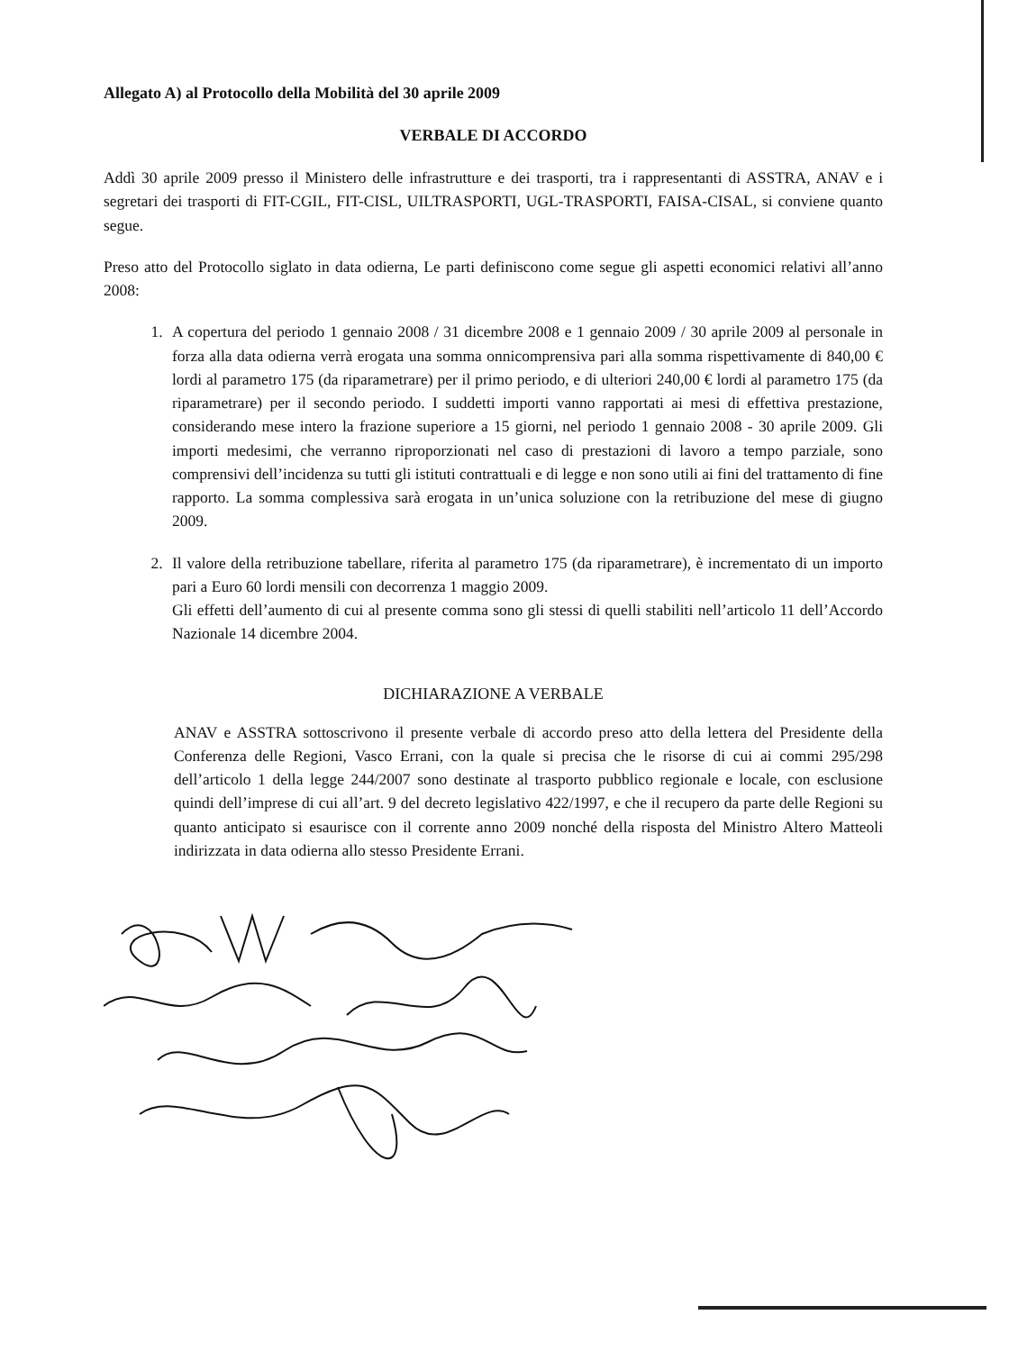Allegato A) al Protocollo della Mobilità del 30 aprile 2009
VERBALE DI ACCORDO
Addì 30 aprile 2009 presso il Ministero delle infrastrutture e dei trasporti, tra i rappresentanti di ASSTRA, ANAV e i segretari dei trasporti di FIT-CGIL, FIT-CISL, UILTRASPORTI, UGL-TRASPORTI, FAISA-CISAL, si conviene quanto segue.
Preso atto del Protocollo siglato in data odierna, Le parti definiscono come segue gli aspetti economici relativi all’anno 2008:
1. A copertura del periodo 1 gennaio 2008 / 31 dicembre 2008 e 1 gennaio 2009 / 30 aprile 2009 al personale in forza alla data odierna verrà erogata una somma onnicomprensiva pari alla somma rispettivamente di 840,00 € lordi al parametro 175 (da riparametrare) per il primo periodo, e di ulteriori 240,00 € lordi al parametro 175 (da riparametrare) per il secondo periodo. I suddetti importi vanno rapportati ai mesi di effettiva prestazione, considerando mese intero la frazione superiore a 15 giorni, nel periodo 1 gennaio 2008 - 30 aprile 2009. Gli importi medesimi, che verranno riproporzionati nel caso di prestazioni di lavoro a tempo parziale, sono comprensivi dell’incidenza su tutti gli istituti contrattuali e di legge e non sono utili ai fini del trattamento di fine rapporto. La somma complessiva sarà erogata in un’unica soluzione con la retribuzione del mese di giugno 2009.
2. Il valore della retribuzione tabellare, riferita al parametro 175 (da riparametrare), è incrementato di un importo pari a Euro 60 lordi mensili con decorrenza 1 maggio 2009.
Gli effetti dell’aumento di cui al presente comma sono gli stessi di quelli stabiliti nell’articolo 11 dell’Accordo Nazionale 14 dicembre 2004.
DICHIARAZIONE A VERBALE
ANAV e ASSTRA sottoscrivono il presente verbale di accordo preso atto della lettera del Presidente della Conferenza delle Regioni, Vasco Errani, con la quale si precisa che le risorse di cui ai commi 295/298 dell’articolo 1 della legge 244/2007 sono destinate al trasporto pubblico regionale e locale, con esclusione quindi dell’imprese di cui all’art. 9 del decreto legislativo 422/1997, e che il recupero da parte delle Regioni su quanto anticipato si esaurisce con il corrente anno 2009 nonché della risposta del Ministro Altero Matteoli indirizzata in data odierna allo stesso Presidente Errani.